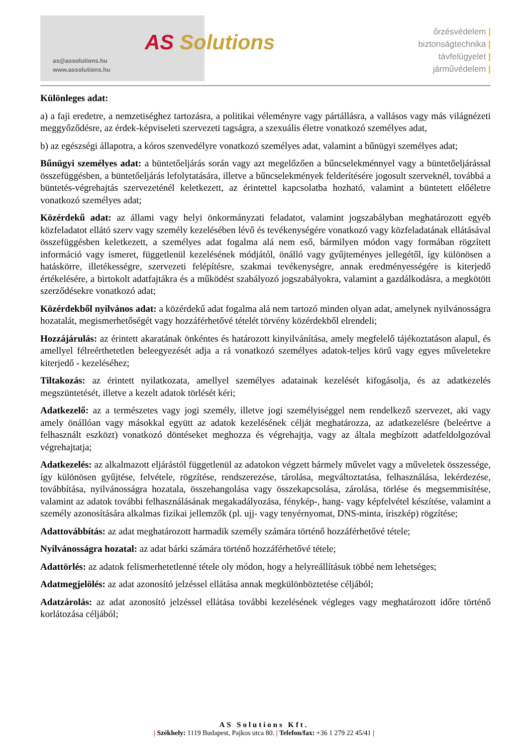as@assolutions.hu
www.assolutions.hu
AS Solutions
őrzésvédelem |
biztonságtechnika |
távfelügyelet |
járművédelem |
Különleges adat:
a) a faji eredetre, a nemzetiséghez tartozásra, a politikai véleményre vagy pártállásra, a vallásos vagy más világnézeti meggyőződésre, az érdek-képviseleti szervezeti tagságra, a szexuális életre vonatkozó személyes adat,
b) az egészségi állapotra, a kóros szenvedélyre vonatkozó személyes adat, valamint a bűnügyi személyes adat;
Bűnügyi személyes adat: a büntetőeljárás során vagy azt megelőzően a bűncselekménnyel vagy a büntetőeljárással összefüggésben, a büntetőeljárás lefolytatására, illetve a bűncselekmények felderítésére jogosult szerveknél, továbbá a büntetés-végrehajtás szervezeténél keletkezett, az érintettel kapcsolatba hozható, valamint a büntetett előéletre vonatkozó személyes adat;
Közérdekű adat: az állami vagy helyi önkormányzati feladatot, valamint jogszabályban meghatározott egyéb közfeladatot ellátó szerv vagy személy kezelésében lévő és tevékenységére vonatkozó vagy közfeladatának ellátásával összefüggésben keletkezett, a személyes adat fogalma alá nem eső, bármilyen módon vagy formában rögzített információ vagy ismeret, függetlenül kezelésének módjától, önálló vagy gyűjteményes jellegétől, így különösen a hatáskörre, illetékességre, szervezeti felépítésre, szakmai tevékenységre, annak eredményességére is kiterjedő értékelésére, a birtokolt adatfajtákra és a működést szabályozó jogszabályokra, valamint a gazdálkodásra, a megkötött szerződésekre vonatkozó adat;
Közérdekből nyilvános adat: a közérdekű adat fogalma alá nem tartozó minden olyan adat, amelynek nyilvánosságra hozatalát, megismerhetőségét vagy hozzáférhetővé tételét törvény közérdekből elrendeli;
Hozzájárulás: az érintett akaratának önkéntes és határozott kinyilvánítása, amely megfelelő tájékoztatáson alapul, és amellyel félreérthetetlen beleegyezését adja a rá vonatkozó személyes adatok-teljes körű vagy egyes műveletekre kiterjedő - kezeléséhez;
Tiltakozás: az érintett nyilatkozata, amellyel személyes adatainak kezelését kifogásolja, és az adatkezelés megszüntetését, illetve a kezelt adatok törlését kéri;
Adatkezelő: az a természetes vagy jogi személy, illetve jogi személyiséggel nem rendelkező szervezet, aki vagy amely önállóan vagy másokkal együtt az adatok kezelésének célját meghatározza, az adatkezelésre (beleértve a felhasznált eszközt) vonatkozó döntéseket meghozza és végrehajtja, vagy az általa megbízott adatfeldolgozóval végrehajtatja;
Adatkezelés: az alkalmazott eljárástól függetlenül az adatokon végzett bármely művelet vagy a műveletek összessége, így különösen gyűjtése, felvétele, rögzítése, rendszerezése, tárolása, megváltoztatása, felhasználása, lekérdezése, továbbítása, nyilvánosságra hozatala, összehangolása vagy összekapcsolása, zárolása, törlése és megsemmisítése, valamint az adatok további felhasználásának megakadályozása, fénykép-, hang- vagy képfelvétel készítése, valamint a személy azonosítására alkalmas fizikai jellemzők (pl. ujj- vagy tenyérnyomat, DNS-minta, íriszkép) rögzítése;
Adattovábbítás: az adat meghatározott harmadik személy számára történő hozzáférhetővé tétele;
Nyilvánosságra hozatal: az adat bárki számára történő hozzáférhetővé tétele;
Adattörlés: az adatok felismerhetetlenné tétele oly módon, hogy a helyreállításuk többé nem lehetséges;
Adatmegjelölés: az adat azonosító jelzéssel ellátása annak megkülönböztetése céljából;
Adatzárolás: az adat azonosító jelzéssel ellátása további kezelésének végleges vagy meghatározott időre történő korlátozása céljából;
AS Solutions Kft.
| Székhely: 1119 Budapest, Pajkos utca 80. | Telefon/fax: +36 1 279 22 45/41 |